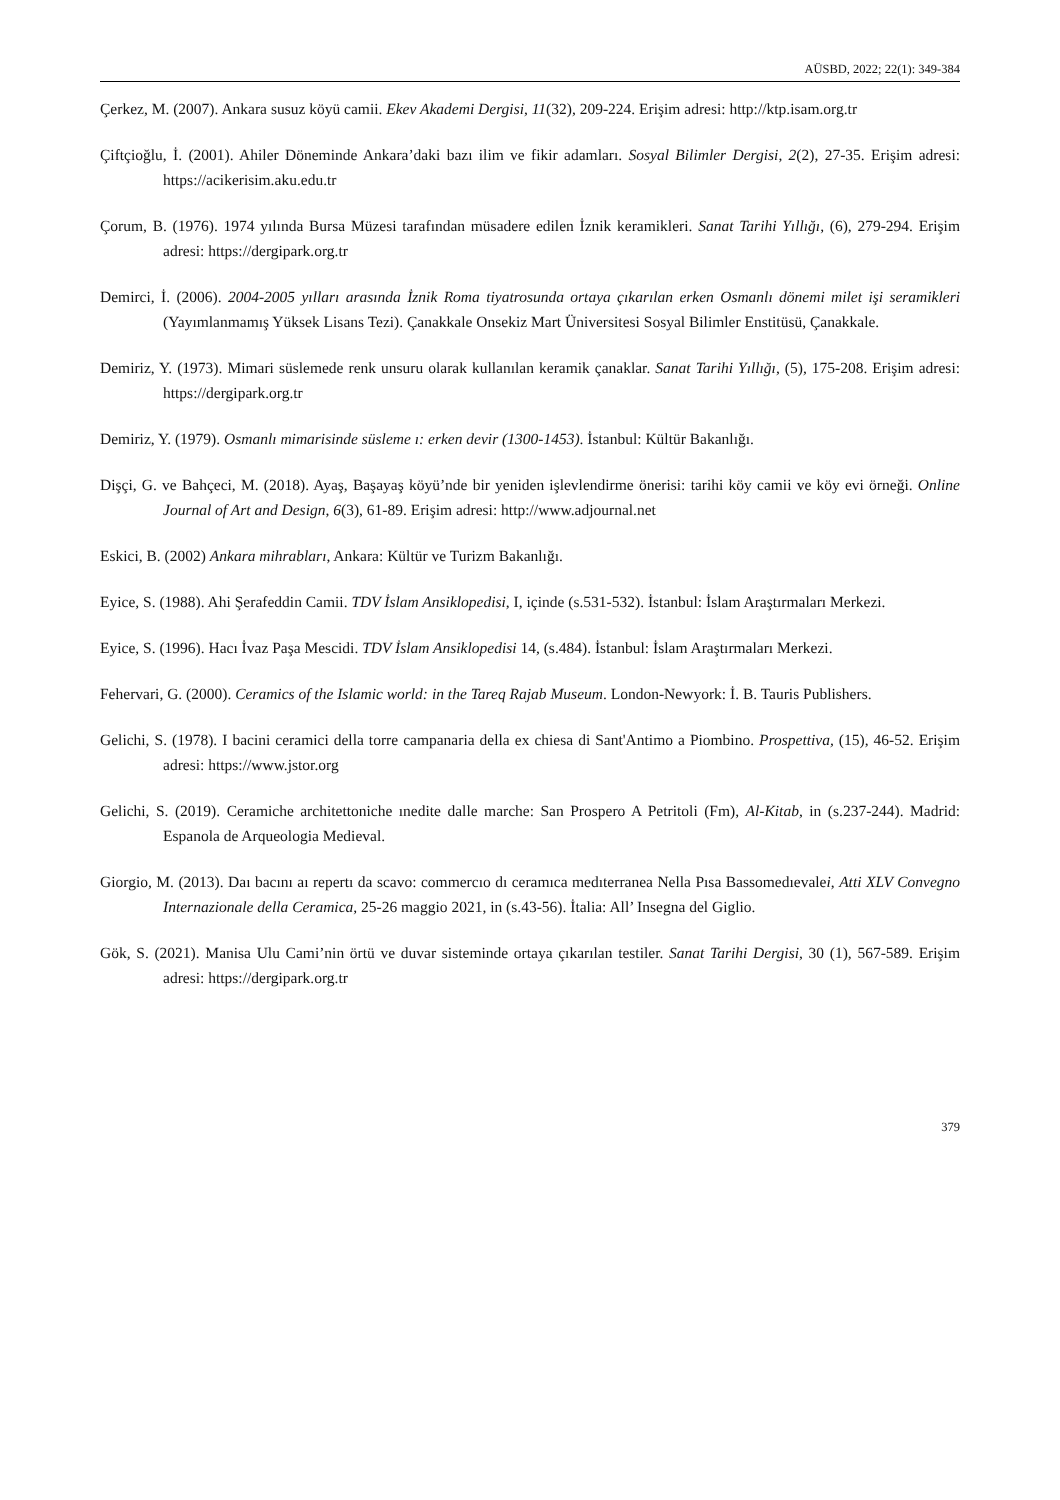AÜSBD, 2022; 22(1): 349-384
Çerkez, M. (2007). Ankara susuz köyü camii. Ekev Akademi Dergisi, 11(32), 209-224. Erişim adresi: http://ktp.isam.org.tr
Çiftçioğlu, İ. (2001). Ahiler Döneminde Ankara’daki bazı ilim ve fikir adamları. Sosyal Bilimler Dergisi, 2(2), 27-35. Erişim adresi: https://acikerisim.aku.edu.tr
Çorum, B. (1976). 1974 yılında Bursa Müzesi tarafından müsadere edilen İznik keramikleri. Sanat Tarihi Yıllığı, (6), 279-294. Erişim adresi: https://dergipark.org.tr
Demirci, İ. (2006). 2004-2005 yılları arasında İznik Roma tiyatrosunda ortaya çıkarılan erken Osmanlı dönemi milet işi seramikleri (Yayımlanmamış Yüksek Lisans Tezi). Çanakkale Onsekiz Mart Üniversitesi Sosyal Bilimler Enstitüsü, Çanakkale.
Demiriz, Y. (1973). Mimari süslemede renk unsuru olarak kullanılan keramik çanaklar. Sanat Tarihi Yıllığı, (5), 175-208. Erişim adresi: https://dergipark.org.tr
Demiriz, Y. (1979). Osmanlı mimarisinde süsleme ı: erken devir (1300-1453). İstanbul: Kültür Bakanlığı.
Dişçi, G. ve Bahçeci, M. (2018). Ayaş, Başayaş köyü’nde bir yeniden işlevlendirme önerisi: tarihi köy camii ve köy evi örneği. Online Journal of Art and Design, 6(3), 61-89. Erişim adresi: http://www.adjournal.net
Eskici, B. (2002) Ankara mihrabları, Ankara: Kültür ve Turizm Bakanlığı.
Eyice, S. (1988). Ahi Şerafeddin Camii. TDV İslam Ansiklopedisi, I, içinde (s.531-532). İstanbul: İslam Araştırmaları Merkezi.
Eyice, S. (1996). Hacı İvaz Paşa Mescidi. TDV İslam Ansiklopedisi 14, (s.484). İstanbul: İslam Araştırmaları Merkezi.
Fehervari, G. (2000). Ceramics of the Islamic world: in the Tareq Rajab Museum. London-Newyork: İ. B. Tauris Publishers.
Gelichi, S. (1978). I bacini ceramici della torre campanaria della ex chiesa di Sant'Antimo a Piombino. Prospettiva, (15), 46-52. Erişim adresi: https://www.jstor.org
Gelichi, S. (2019). Ceramiche architettoniche ınedite dalle marche: San Prospero A Petritoli (Fm), Al-Kitab, in (s.237-244). Madrid: Espanola de Arqueologia Medieval.
Giorgio, M. (2013). Daı bacını aı repertı da scavo: commercıo dı ceramıca medıterranea Nella Pısa Bassomedıevalei, Atti XLV Convegno Internazionale della Ceramica, 25-26 maggio 2021, in (s.43-56). İtalia: All’ Insegna del Giglio.
Gök, S. (2021). Manisa Ulu Cami’nin örtü ve duvar sisteminde ortaya çıkarılan testiler. Sanat Tarihi Dergisi, 30 (1), 567-589. Erişim adresi: https://dergipark.org.tr
379